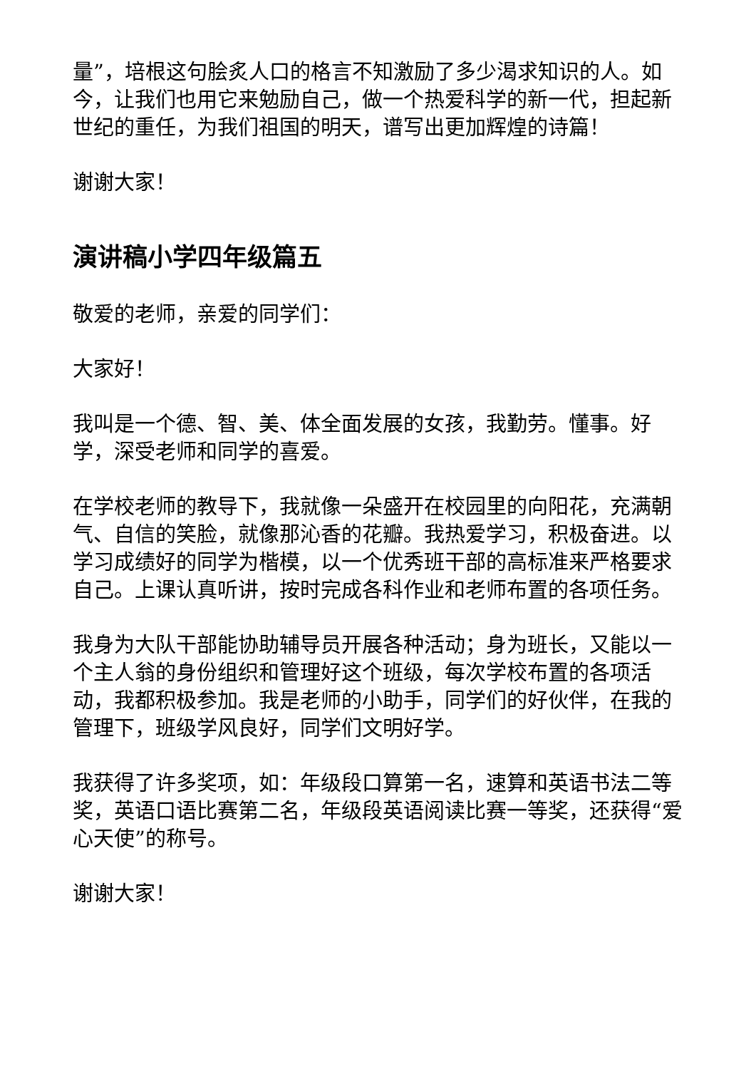量”，培根这句脍炙人口的格言不知激励了多少渴求知识的人。如今，让我们也用它来勉励自己，做一个热爱科学的新一代，担起新世纪的重任，为我们祖国的明天，谱写出更加辉煌的诗篇！
谢谢大家！
演讲稿小学四年级篇五
敬爱的老师，亲爱的同学们：
大家好！
我叫是一个德、智、美、体全面发展的女孩，我勤劳。懂事。好学，深受老师和同学的喜爱。
在学校老师的教导下，我就像一朵盛开在校园里的向阳花，充满朝气、自信的笑脸，就像那沁香的花瓣。我热爱学习，积极奋进。以学习成绩好的同学为楷模，以一个优秀班干部的高标准来严格要求自己。上课认真听讲，按时完成各科作业和老师布置的各项任务。
我身为大队干部能协助辅导员开展各种活动；身为班长，又能以一个主人翁的身份组织和管理好这个班级，每次学校布置的各项活动，我都积极参加。我是老师的小助手，同学们的好伙伴，在我的管理下，班级学风良好，同学们文明好学。
我获得了许多奖项，如：年级段口算第一名，速算和英语书法二等奖，英语口语比赛第二名，年级段英语阅读比赛一等奖，还获得“爱心天使”的称号。
谢谢大家！